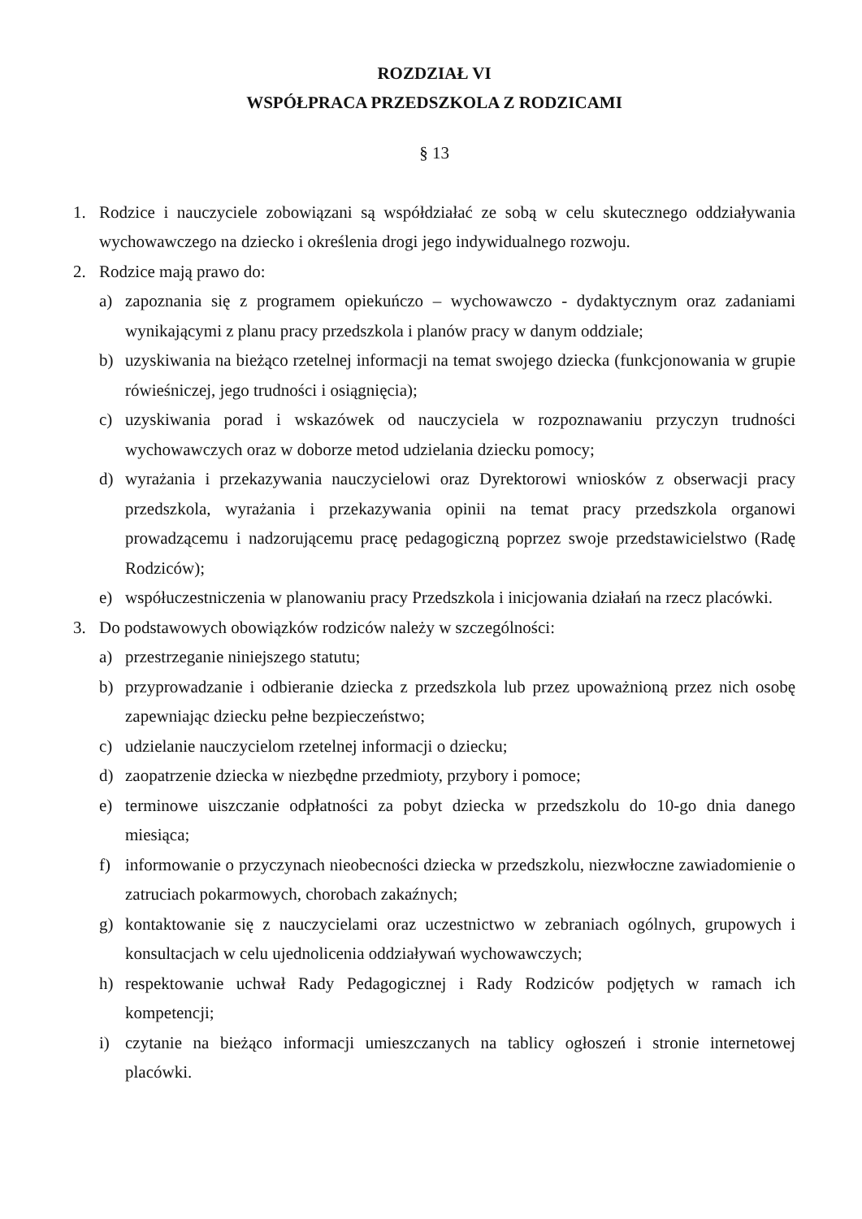ROZDZIAŁ VI
WSPÓŁPRACA PRZEDSZKOLA Z RODZICAMI
§ 13
1. Rodzice i nauczyciele zobowiązani są współdziałać ze sobą w celu skutecznego oddziaływania wychowawczego na dziecko i określenia drogi jego indywidualnego rozwoju.
2. Rodzice mają prawo do:
a) zapoznania się z programem opiekuńczo – wychowawczo - dydaktycznym oraz zadaniami wynikającymi z planu pracy przedszkola i planów pracy w danym oddziale;
b) uzyskiwania na bieżąco rzetelnej informacji na temat swojego dziecka (funkcjonowania w grupie rówieśniczej, jego trudności i osiągnięcia);
c) uzyskiwania porad i wskazówek od nauczyciela w rozpoznawaniu przyczyn trudności wychowawczych oraz w doborze metod udzielania dziecku pomocy;
d) wyrażania i przekazywania nauczycielowi oraz Dyrektorowi wniosków z obserwacji pracy przedszkola, wyrażania i przekazywania opinii na temat pracy przedszkola organowi prowadzącemu i nadzorującemu pracę pedagogiczną poprzez swoje przedstawicielstwo (Radę Rodziców);
e) współuczestniczenia w planowaniu pracy Przedszkola i inicjowania działań na rzecz placówki.
3. Do podstawowych obowiązków rodziców należy w szczególności:
a) przestrzeganie niniejszego statutu;
b) przyprowadzanie i odbieranie dziecka z przedszkola lub przez upoważnioną przez nich osobę zapewniając dziecku pełne bezpieczeństwo;
c) udzielanie nauczycielom rzetelnej informacji o dziecku;
d) zaopatrzenie dziecka w niezbędne przedmioty, przybory i pomoce;
e) terminowe uiszczanie odpłatności za pobyt dziecka w przedszkolu do 10-go dnia danego miesiąca;
f) informowanie o przyczynach nieobecności dziecka w przedszkolu, niezwłoczne zawiadomienie o zatruciach pokarmowych, chorobach zakaźnych;
g) kontaktowanie się z nauczycielami oraz uczestnictwo w zebraniach ogólnych, grupowych i konsultacjach w celu ujednolicenia oddziaływań wychowawczych;
h) respektowanie uchwał Rady Pedagogicznej i Rady Rodziców podjętych w ramach ich kompetencji;
i) czytanie na bieżąco informacji umieszczanych na tablicy ogłoszeń i stronie internetowej placówki.